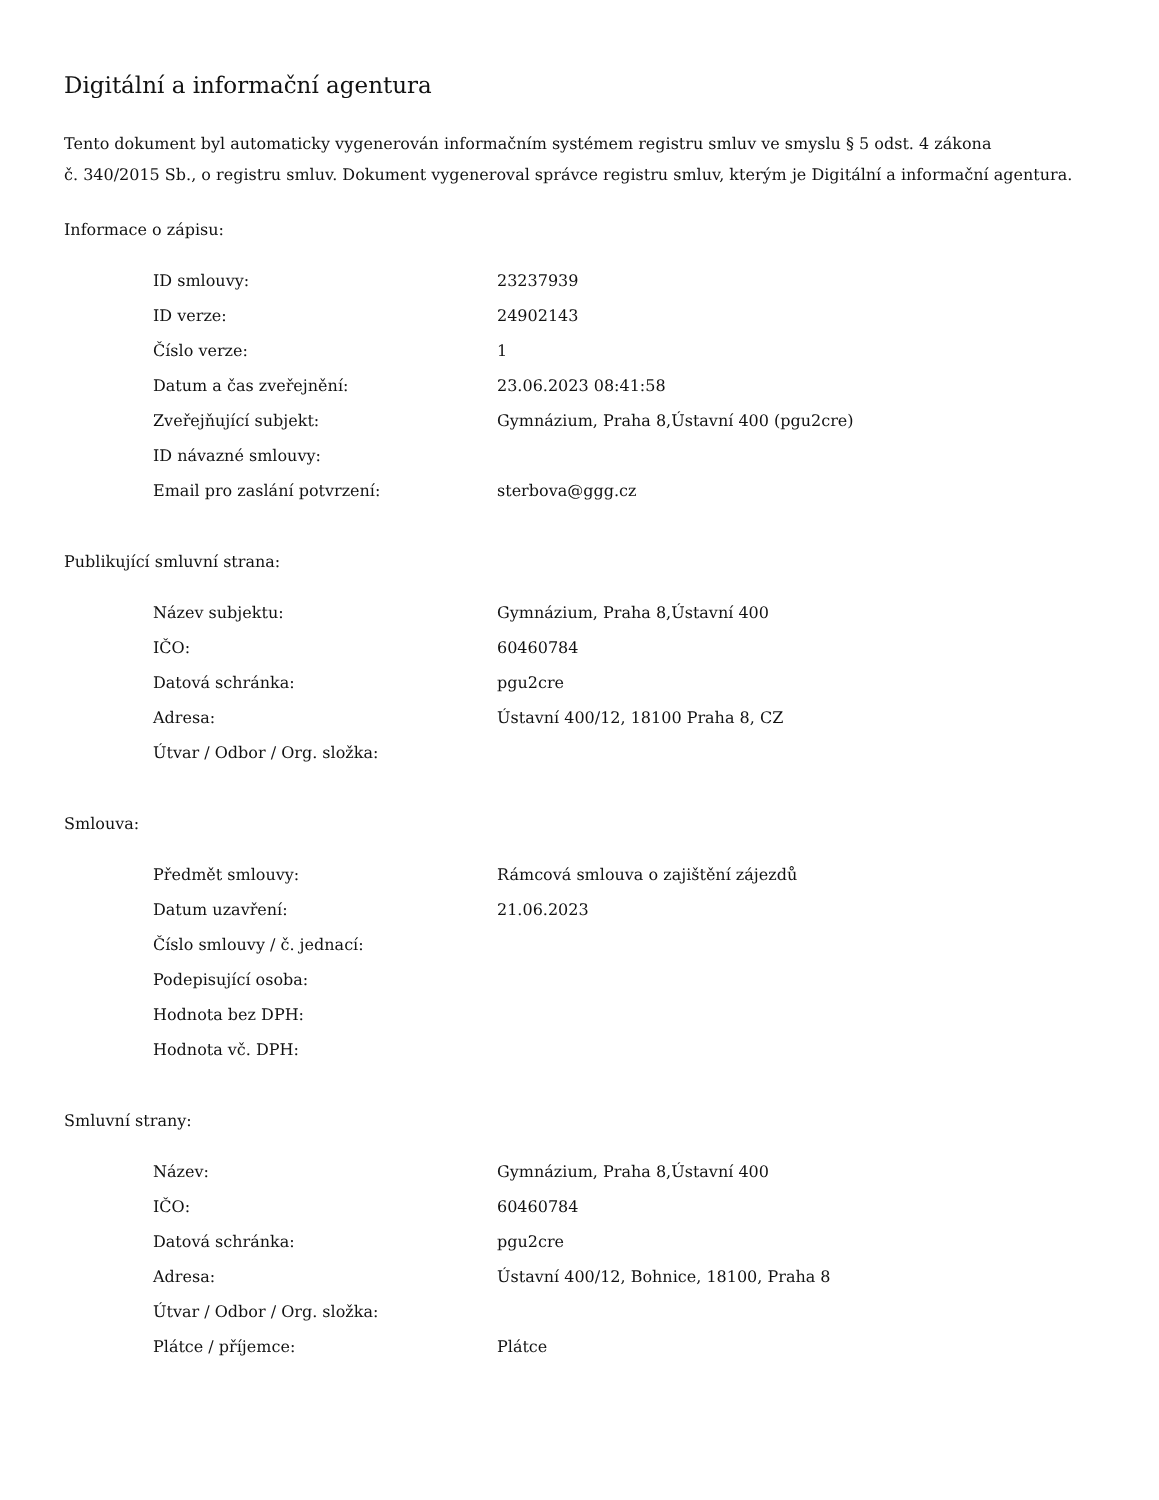Digitální a informační agentura
Tento dokument byl automaticky vygenerován informačním systémem registru smluv ve smyslu § 5 odst. 4 zákona
č. 340/2015 Sb., o registru smluv. Dokument vygeneroval správce registru smluv, kterým je Digitální a informační agentura.
Informace o zápisu:
| ID smlouvy: | 23237939 |
| ID verze: | 24902143 |
| Číslo verze: | 1 |
| Datum a čas zveřejnění: | 23.06.2023 08:41:58 |
| Zveřejňující subjekt: | Gymnázium, Praha 8,Ústavní 400 (pgu2cre) |
| ID návazné smlouvy: | |
| Email pro zaslání potvrzení: | sterbova@ggg.cz |
Publikující smluvní strana:
| Název subjektu: | Gymnázium, Praha 8,Ústavní 400 |
| IČO: | 60460784 |
| Datová schránka: | pgu2cre |
| Adresa: | Ústavní 400/12, 18100 Praha 8, CZ |
| Útvar / Odbor / Org. složka: | |
Smlouva:
| Předmět smlouvy: | Rámcová smlouva o zajištění zájezdů |
| Datum uzavření: | 21.06.2023 |
| Číslo smlouvy / č. jednací: | |
| Podepisující osoba: | |
| Hodnota bez DPH: | |
| Hodnota vč. DPH: | |
Smluvní strany:
| Název: | Gymnázium, Praha 8,Ústavní 400 |
| IČO: | 60460784 |
| Datová schránka: | pgu2cre |
| Adresa: | Ústavní 400/12, Bohnice, 18100, Praha 8 |
| Útvar / Odbor / Org. složka: | |
| Plátce / příjemce: | Plátce |